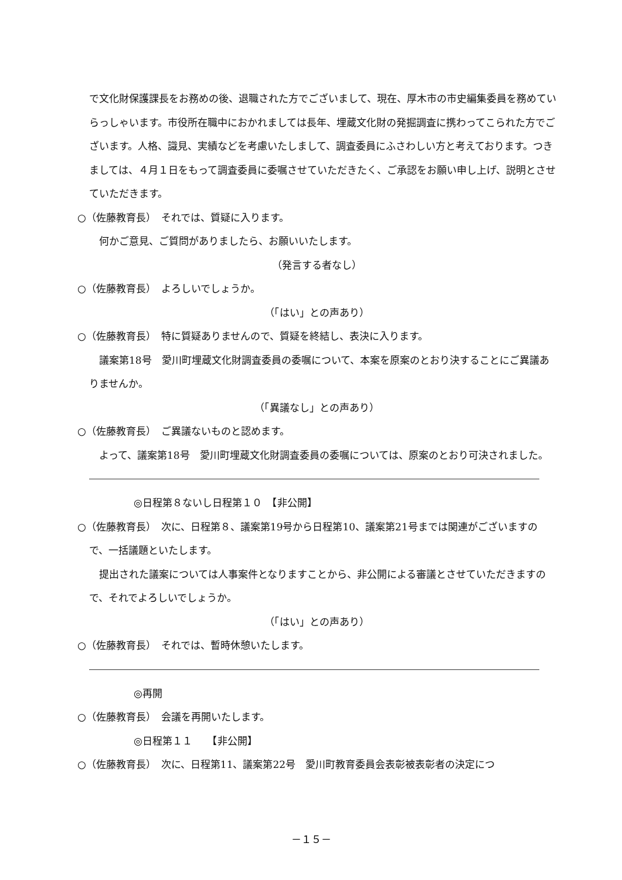で文化財保護課長をお務めの後、退職された方でございまして、現在、厚木市の市史編集委員を務めていらっしゃいます。市役所在職中におかれましては長年、埋蔵文化財の発掘調査に携わってこられた方でございます。人格、識見、実績などを考慮いたしまして、調査委員にふさわしい方と考えております。つきましては、４月１日をもって調査委員に委嘱させていただきたく、ご承認をお願い申し上げ、説明とさせていただきます。
○（佐藤教育長）　それでは、質疑に入ります。
　何かご意見、ご質問がありましたら、お願いいたします。
（発言する者なし）
○（佐藤教育長）　よろしいでしょうか。
（「はい」との声あり）
○（佐藤教育長）　特に質疑ありませんので、質疑を終結し、表決に入ります。
　議案第18号　愛川町埋蔵文化財調査委員の委嘱について、本案を原案のとおり決することにご異議ありませんか。
（「異議なし」との声あり）
○（佐藤教育長）　ご異議ないものと認めます。
　よって、議案第18号　愛川町埋蔵文化財調査委員の委嘱については、原案のとおり可決されました。
◎日程第８ないし日程第１０　【非公開】
○（佐藤教育長）　次に、日程第８、議案第19号から日程第10、議案第21号までは関連がございますので、一括議題といたします。
　提出された議案については人事案件となりますことから、非公開による審議とさせていただきますので、それでよろしいでしょうか。
（「はい」との声あり）
○（佐藤教育長）　それでは、暫時休憩いたします。
◎再開
○（佐藤教育長）　会議を再開いたします。
◎日程第１１　　【非公開】
○（佐藤教育長）　次に、日程第11、議案第22号　愛川町教育委員会表彰被表彰者の決定につ
－１５－